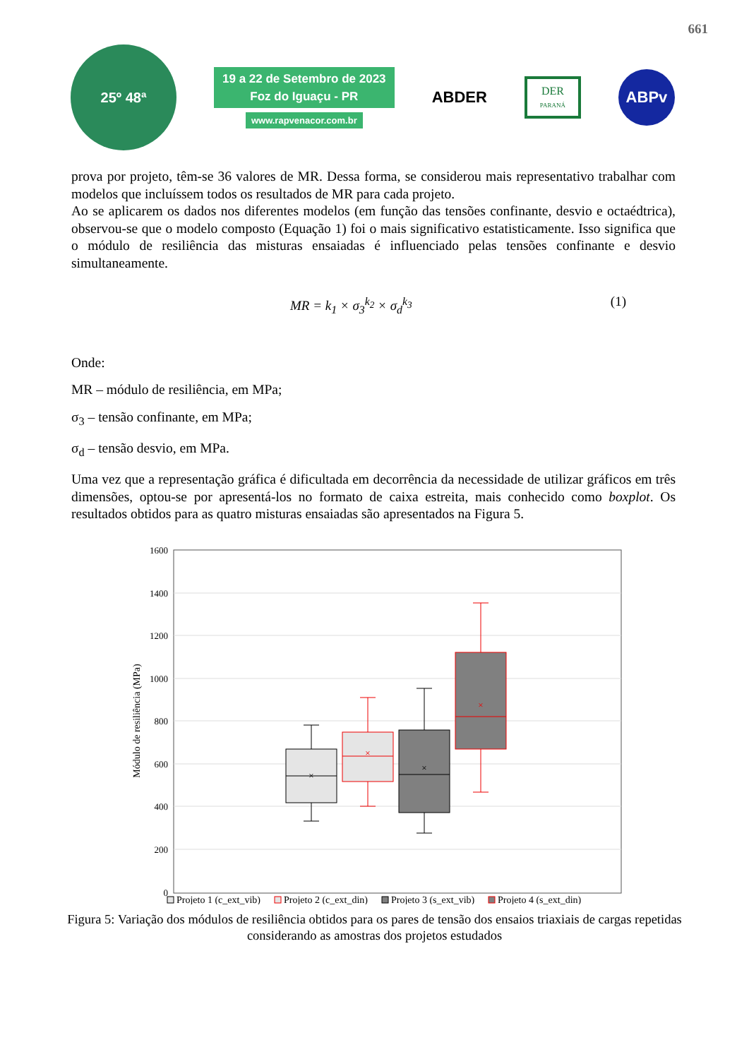661
25º 48ª
19 a 22 de Setembro de 2023
Foz do Iguaçu - PR
www.rapvenacor.com.br
ABDER
DER
PARANÁ
ABPv
prova por projeto, têm-se 36 valores de MR. Dessa forma, se considerou mais representativo trabalhar com modelos que incluíssem todos os resultados de MR para cada projeto.
Ao se aplicarem os dados nos diferentes modelos (em função das tensões confinante, desvio e octaédtrica), observou-se que o modelo composto (Equação 1) foi o mais significativo estatisticamente. Isso significa que o módulo de resiliência das misturas ensaiadas é influenciado pelas tensões confinante e desvio simultaneamente.
MR = k<sub>1</sub> × σ<sub>3</sub><sup>k<sub>2</sub></sup> × σ<sub>d</sub><sup>k<sub>3</sub></sup> (1)
Onde:
MR – módulo de resiliência, em MPa;
σ<sub>3</sub> – tensão confinante, em MPa;
σ<sub>d</sub> – tensão desvio, em MPa.
Uma vez que a representação gráfica é dificultada em decorrência da necessidade de utilizar gráficos em três dimensões, optou-se por apresentá-los no formato de caixa estreita, mais conhecido como boxplot. Os resultados obtidos para as quatro misturas ensaiadas são apresentados na Figura 5.
1600
1400
1200
1000
800
600
400
200
0
Módulo de resiliência (MPa)
×
×
×
×
Projeto 1 (c_ext_vib)
Projeto 2 (c_ext_din)
Projeto 3 (s_ext_vib)
Projeto 4 (s_ext_din)
Figura 5: Variação dos módulos de resiliência obtidos para os pares de tensão dos ensaios triaxiais de cargas repetidas considerando as amostras dos projetos estudados